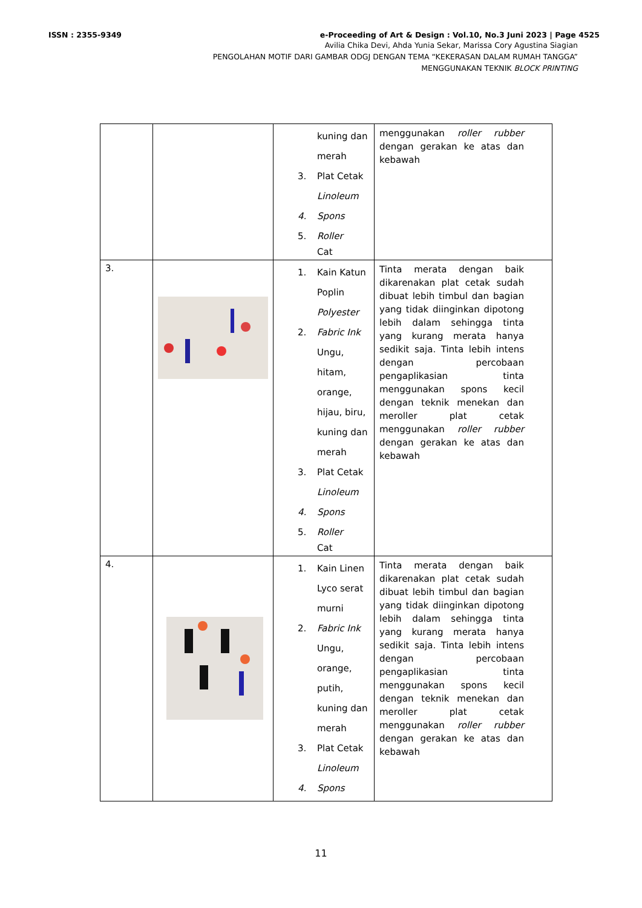ISSN : 2355-9349 e-Proceeding of Art & Design : Vol.10, No.3 Juni 2023 | Page 4525
Avilia Chika Devi, Ahda Yunia Sekar, Marissa Cory Agustina Siagian
PENGOLAHAN MOTIF DARI GAMBAR ODGJ DENGAN TEMA “KEKERASAN DALAM RUMAH TANGGA”
MENGGUNAKAN TEKNIK BLOCK PRINTING
| | | kuning dan merah 3. Plat Cetak Linoleum 4. Spons 5. Roller Cat | menggunakan roller rubber dengan gerakan ke atas dan kebawah |
| 3. | | 1. Kain Katun Poplin Polyester 2. Fabric Ink Ungu, hitam, orange, hijau, biru, kuning dan merah 3. Plat Cetak Linoleum 4. Spons 5. Roller Cat | Tinta merata dengan baik dikarenakan plat cetak sudah dibuat lebih timbul dan bagian yang tidak diinginkan dipotong lebih dalam sehingga tinta yang kurang merata hanya sedikit saja. Tinta lebih intens dengan percobaan pengaplikasian tinta menggunakan spons kecil dengan teknik menekan dan meroller plat cetak menggunakan roller rubber dengan gerakan ke atas dan kebawah |
| 4. | | 1. Kain Linen Lyco serat murni 2. Fabric Ink Ungu, orange, putih, kuning dan merah 3. Plat Cetak Linoleum 4. Spons | Tinta merata dengan baik dikarenakan plat cetak sudah dibuat lebih timbul dan bagian yang tidak diinginkan dipotong lebih dalam sehingga tinta yang kurang merata hanya sedikit saja. Tinta lebih intens dengan percobaan pengaplikasian tinta menggunakan spons kecil dengan teknik menekan dan meroller plat cetak menggunakan roller rubber dengan gerakan ke atas dan kebawah |
11